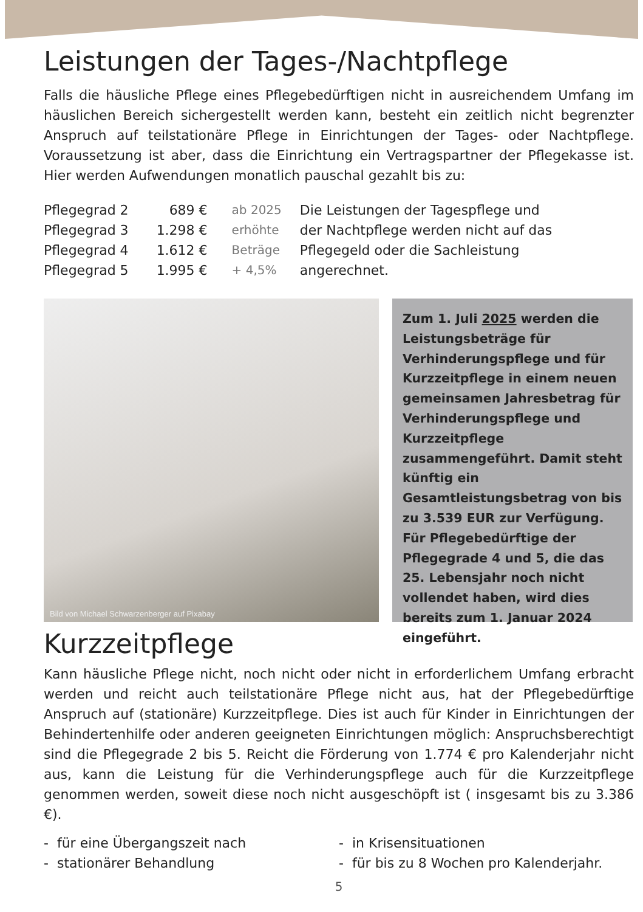Leistungen der Tages-/Nachtpflege
Falls die häusliche Pflege eines Pflegebedürftigen nicht in ausreichendem Umfang im häuslichen Bereich sichergestellt werden kann, besteht ein zeitlich nicht begrenzter Anspruch auf teilstationäre Pflege in Einrichtungen der Tages- oder Nachtpflege. Voraussetzung ist aber, dass die Einrichtung ein Vertragspartner der Pflegekasse ist. Hier werden Aufwendungen monatlich pauschal gezahlt bis zu:
| Pflegegrad 2 | 689 € | ab 2025 | Die Leistungen der Tagespflege und der Nachtpflege werden nicht auf das Pflegegeld oder die Sachleistung angerechnet. |
| Pflegegrad 3 | 1.298 € | erhöhte | |
| Pflegegrad 4 | 1.612 € | Beträge | |
| Pflegegrad 5 | 1.995 € | + 4,5% | |
Bild von Michael Schwarzenberger auf Pixabay
Zum 1. Juli 2025 werden die Leistungsbeträge für Verhinderungspflege und für Kurzzeitpflege in einem neuen gemeinsamen Jahresbetrag für Verhinderungspflege und Kurzzeitpflege zusammengeführt. Damit steht künftig ein Gesamtleistungsbetrag von bis zu 3.539 EUR zur Verfügung. Für Pflegebedürftige der Pflegegrade 4 und 5, die das 25. Lebensjahr noch nicht vollendet haben, wird dies bereits zum 1. Januar 2024 eingeführt.
Kurzzeitpflege
Kann häusliche Pflege nicht, noch nicht oder nicht in erforderlichem Umfang erbracht werden und reicht auch teilstationäre Pflege nicht aus, hat der Pflegebedürftige Anspruch auf (stationäre) Kurzzeitpflege. Dies ist auch für Kinder in Einrichtungen der Behindertenhilfe oder anderen geeigneten Einrichtungen möglich: Anspruchsberechtigt sind die Pflegegrade 2 bis 5. Reicht die Förderung von 1.774 € pro Kalenderjahr nicht aus, kann die Leistung für die Verhinderungspflege auch für die Kurzzeitpflege genommen werden, soweit diese noch nicht ausgeschöpft ist ( insgesamt bis zu 3.386 €).
- für eine Übergangszeit nach
- stationärer Behandlung
- in Krisensituationen
- für bis zu 8 Wochen pro Kalenderjahr.
5